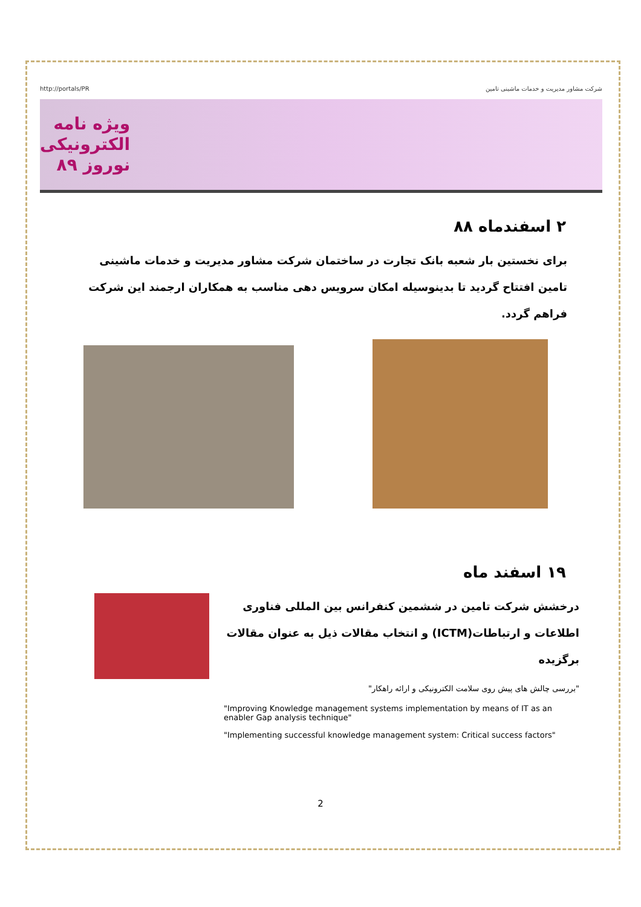http://portals/PR شرکت مشاور مدیریت و خدمات ماشینی تامین
ویژه نامه
الکترونیکی
نوروز ۸۹
۲ اسفندماه ۸۸
برای نخستین بار شعبه بانک تجارت در ساختمان شرکت مشاور مدیریت و خدمات ماشینی تامین افتتاح گردید تا بدینوسیله امکان سرویس دهی مناسب به همکاران ارجمند این شرکت فراهم گردد.
۱۹ اسفند ماه
درخشش شرکت تامین در ششمین کنفرانس بین المللی فناوری اطلاعات و ارتباطات(ICTM) و انتخاب مقالات ذیل به عنوان مقالات برگزیده
"بررسی چالش های پیش روی سلامت الکترونیکی و ارائه راهکار"
"Improving Knowledge management systems implementation by means of IT as an enabler Gap analysis technique"
"Implementing successful knowledge management system: Critical success factors"
2